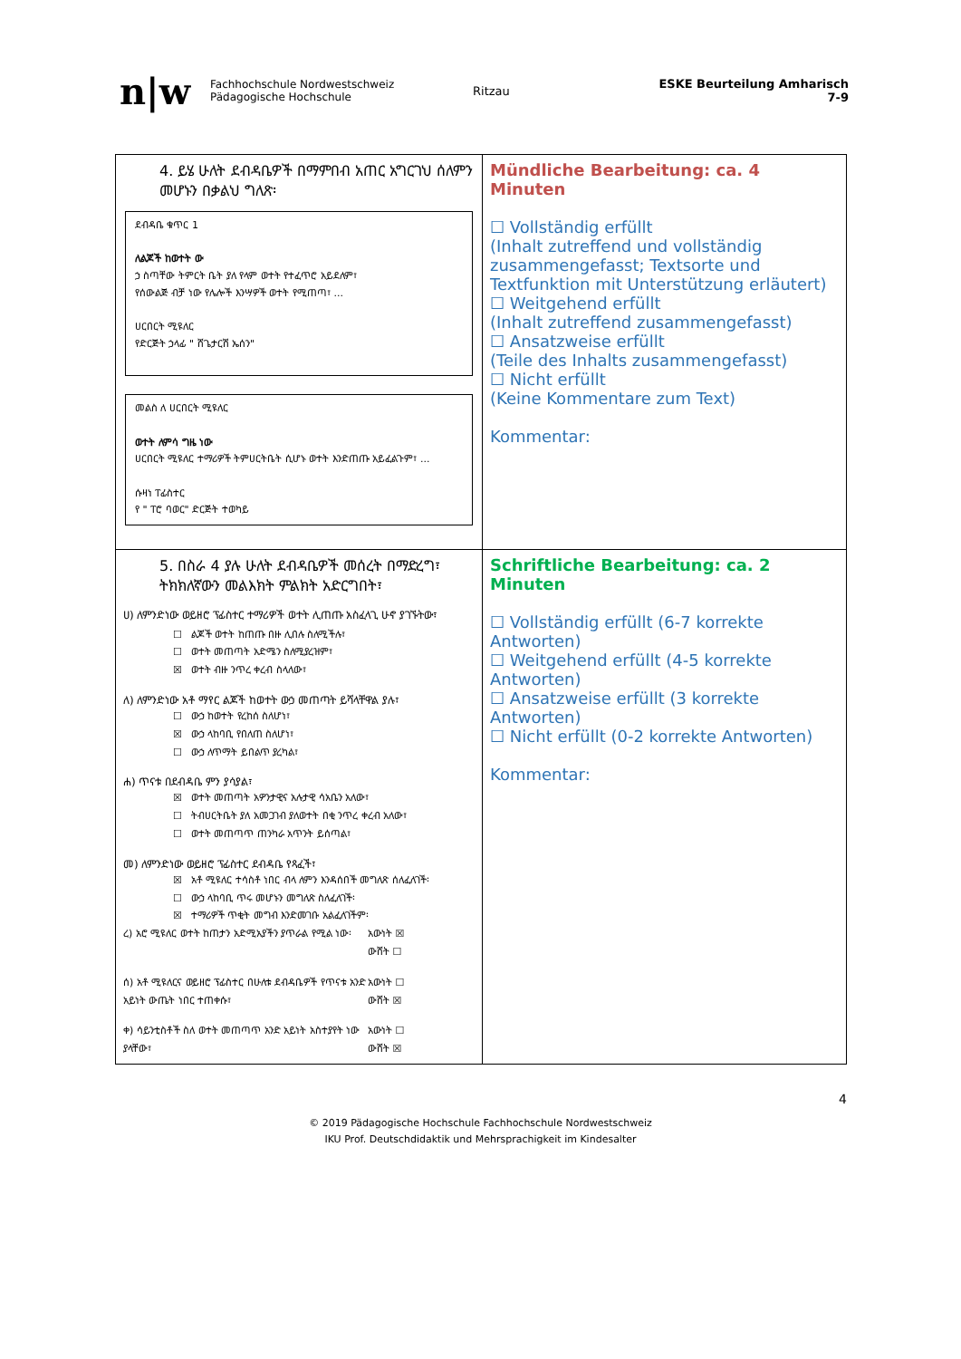n|w
Fachhochschule Nordwestschweiz
Pädagogische Hochschule
Ritzau ESKE Beurteilung Amharisch 7-9
| 4. ይሄ ሁለት ደብዳቤዎች በማምበብ አጠር አግርገህ ሰለምን መሆኑን በቃልህ ግለጽ፡ ደብዳቤ ቁጥር 1 ለልጆች ከወተት ው ኃ ስጣቸው ትምርት ቤት ያለ የላም ወተት የተፈጥሮ አይደለም፣ የሰውልጅ ብቻ ነው የሌሎች እንሣዎች ወተት የሚጠጣ፣ ... ሀርበርት ሚዩለር የድርጅት ኃላፊ " ሸጌታርሽ ኤሰን" መልስ ለ ሀርበርት ሚዩለር ወተት ለምሳ ግዜ ነው ሀርበርት ሚዩለር ተማሪዎች ትምሀርትቤት ሲሆኑ ወተት እንድጠጡ አይፈልጉም፣ ... ሱዛነ ፐፊስተር የ " ፐሮ ባወር" ድርጅት ተወካይ | Mündliche Bearbeitung: ca. 4 Minuten ☐ Vollständig erfüllt (Inhalt zutreffend und vollständig zusammengefasst; Textsorte und Textfunktion mit Unterstützung erläutert) ☐ Weitgehend erfüllt (Inhalt zutreffend zusammengefasst) ☐ Ansatzweise erfüllt (Teile des Inhalts zusammengefasst) ☐ Nicht erfüllt (Keine Kommentare zum Text) Kommentar: |
| 5. በስራ 4 ያሉ ሁለት ደብዳቤዎች መሰረት በማድረግ፣ ትክክለኛውን መልእክት ምልክት አድርግበት፣ ሀ) ለምንድነው ወይዘሮ ፕፊስተር ተማሪዎች ወተት ሊጠጡ አስፈላጊ ሁኖ ያገኙትው፣ ☐ ልጆች ወተት ከጠጡ በዙ ሊበሉ ስለሚችሉ፣ ☐ ወተት መጠጣት አድሜን ስለሚያረዝም፣ ☒ ወተት ብዙ ንጥረ ቀረብ ስላለው፣ ለ) ለምንድነው አቶ ማየር ልጆች ከወተት ውኃ መጠጣት ይሻላቸዋል ያሉ፣ ☐ ውኃ ከወተት የረከሰ ስለሆነ፣ ☒ ውኃ ላከባቢ የበለጠ ስለሆነ፣ ☐ ውኃ ለጥማት ይበልጥ ያረካል፣ ሐ) ጥናቱ በደብዳቤ ምን ያሳያል፣ ☒ ወተት መጠጣት አዎንታዊና አሉታዊ ሳአቤን አለው፣ ☐ ትብሀርትቤት ያለ አመጋገብ ያለወተት በቂ ንጥረ ቀረብ አለው፣ ☐ ወተት መጠጣጥ ጠንካራ አጥንት ይሰጣል፣ መ) ለምንድነው ወይዘሮ ፕፊስተር ደብዳቤ የጻፈች፣ ☒ አቶ ሚዩለር ተሳስቶ ነበር ብላ ለምን እንዳሰበች መግለጽ ሰለፈለገች፡ ☐ ውኃ ላከባቢ ጥሩ መሆኑን መግለጽ ስለፈለገች፡ ☒ ተማሪዎች ጥቂት መግብ እንድመገቡ አልፈለገችም፡ ረ) አሮ ሚዩለር ወተት ከጠታን አድሚአያችን ያጥራል የሚል ነው፡ አውነት ☒ ውሸት ☐ ሰ) አቶ ሚዩለርና ወይዘሮ ፕፊስተር በሁለቱ ደብዳቤዎች የጥናቱ አንድ አይነት ውጤት ነበር ተጠቀሱ፣ አውነት ☐ ውሸት ☒ ቀ) ሳይንቲስቶች ስለ ወተት መጠጣጥ አንድ አይነት አስተያየት ነው ያላቸው፣ አውነት ☐ ውሸት ☒ | Schriftliche Bearbeitung: ca. 2 Minuten ☐ Vollständig erfüllt (6-7 korrekte Antworten) ☐ Weitgehend erfüllt (4-5 korrekte Antworten) ☐ Ansatzweise erfüllt (3 korrekte Antworten) ☐ Nicht erfüllt (0-2 korrekte Antworten) Kommentar: |
4
© 2019 Pädagogische Hochschule Fachhochschule Nordwestschweiz
IKU Prof. Deutschdidaktik und Mehrsprachigkeit im Kindesalter